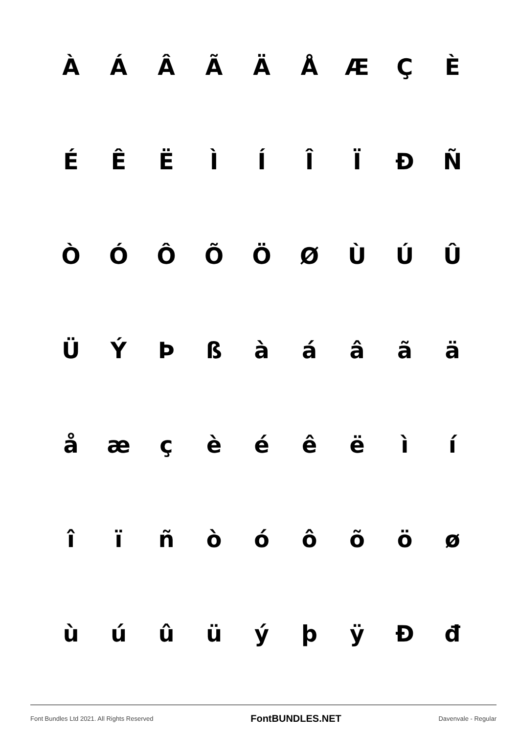À Á Â Ã Ä Å Æ Ç È
É Ê Ë Ì Í Î Ï Ð Ñ
Ò Ó Ô Õ Ö Ø Ù Ú Û
Ü Ý Þ ß à á â ã ä
å æ ç è é ê ë ì í
î ï ñ ò ó ô õ ö ø
ù ú û ü ý þ ÿ Đ đ
Font Bundles Ltd 2021. All Rights Reserved FontBUNDLES.NET Davenvale - Regular